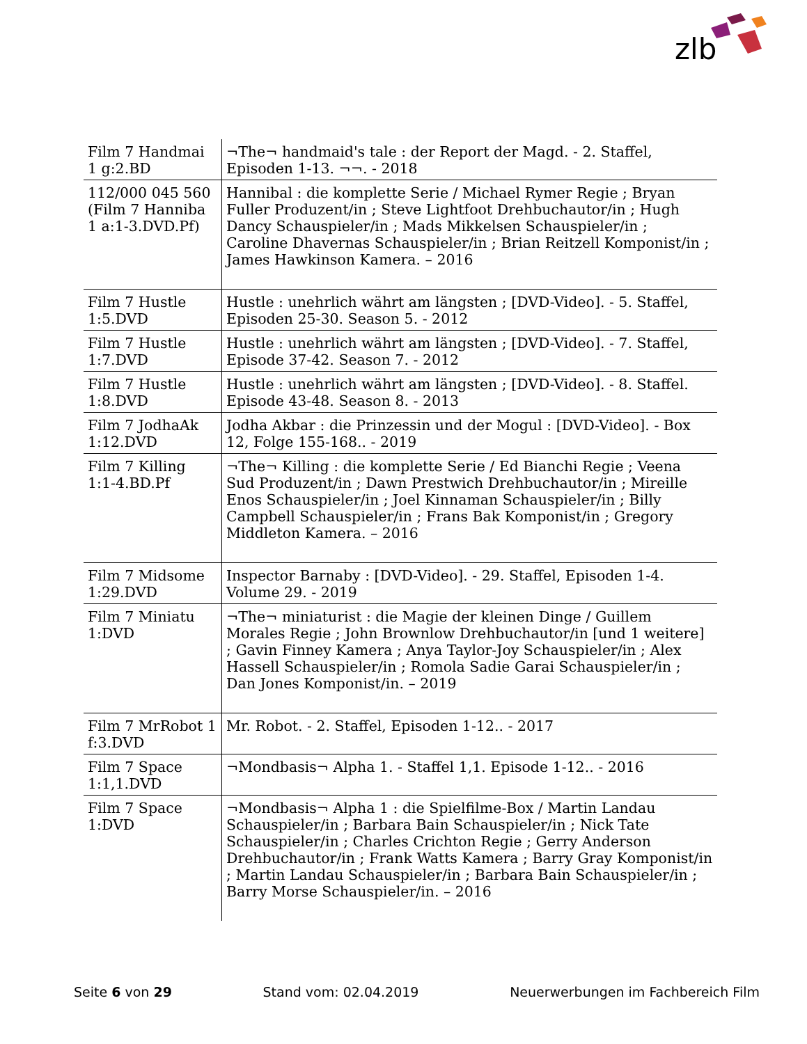zlb
| Film 7 Handmai 1 g:2.BD | ¬The¬ handmaid's tale : der Report der Magd. - 2. Staffel, Episoden 1-13. ¬¬. - 2018 |
| 112/000 045 560 (Film 7 Hanniba 1 a:1-3.DVD.Pf) | Hannibal : die komplette Serie / Michael Rymer Regie ; Bryan Fuller Produzent/in ; Steve Lightfoot Drehbuchautor/in ; Hugh Dancy Schauspieler/in ; Mads Mikkelsen Schauspieler/in ; Caroline Dhavernas Schauspieler/in ; Brian Reitzell Komponist/in ; James Hawkinson Kamera. – 2016 |
| Film 7 Hustle 1:5.DVD | Hustle : unehrlich währt am längsten ; [DVD-Video]. - 5. Staffel, Episoden 25-30. Season 5. - 2012 |
| Film 7 Hustle 1:7.DVD | Hustle : unehrlich währt am längsten ; [DVD-Video]. - 7. Staffel, Episode 37-42. Season 7. - 2012 |
| Film 7 Hustle 1:8.DVD | Hustle : unehrlich währt am längsten ; [DVD-Video]. - 8. Staffel. Episode 43-48. Season 8. - 2013 |
| Film 7 JodhaAk 1:12.DVD | Jodha Akbar : die Prinzessin und der Mogul : [DVD-Video]. - Box 12, Folge 155-168.. - 2019 |
| Film 7 Killing 1:1-4.BD.Pf | ¬The¬ Killing : die komplette Serie / Ed Bianchi Regie ; Veena Sud Produzent/in ; Dawn Prestwich Drehbuchautor/in ; Mireille Enos Schauspieler/in ; Joel Kinnaman Schauspieler/in ; Billy Campbell Schauspieler/in ; Frans Bak Komponist/in ; Gregory Middleton Kamera. – 2016 |
| Film 7 Midsome 1:29.DVD | Inspector Barnaby : [DVD-Video]. - 29. Staffel, Episoden 1-4. Volume 29. - 2019 |
| Film 7 Miniatu 1:DVD | ¬The¬ miniaturist : die Magie der kleinen Dinge / Guillem Morales Regie ; John Brownlow Drehbuchautor/in [und 1 weitere] ; Gavin Finney Kamera ; Anya Taylor-Joy Schauspieler/in ; Alex Hassell Schauspieler/in ; Romola Sadie Garai Schauspieler/in ; Dan Jones Komponist/in. – 2019 |
| Film 7 MrRobot 1 f:3.DVD | Mr. Robot. - 2. Staffel, Episoden 1-12.. - 2017 |
| Film 7 Space 1:1,1.DVD | ¬Mondbasis¬ Alpha 1. - Staffel 1,1. Episode 1-12.. - 2016 |
| Film 7 Space 1:DVD | ¬Mondbasis¬ Alpha 1 : die Spielfilme-Box / Martin Landau Schauspieler/in ; Barbara Bain Schauspieler/in ; Nick Tate Schauspieler/in ; Charles Crichton Regie ; Gerry Anderson Drehbuchautor/in ; Frank Watts Kamera ; Barry Gray Komponist/in ; Martin Landau Schauspieler/in ; Barbara Bain Schauspieler/in ; Barry Morse Schauspieler/in. – 2016 |
Seite 6 von 29 Stand vom: 02.04.2019 Neuerwerbungen im Fachbereich Film